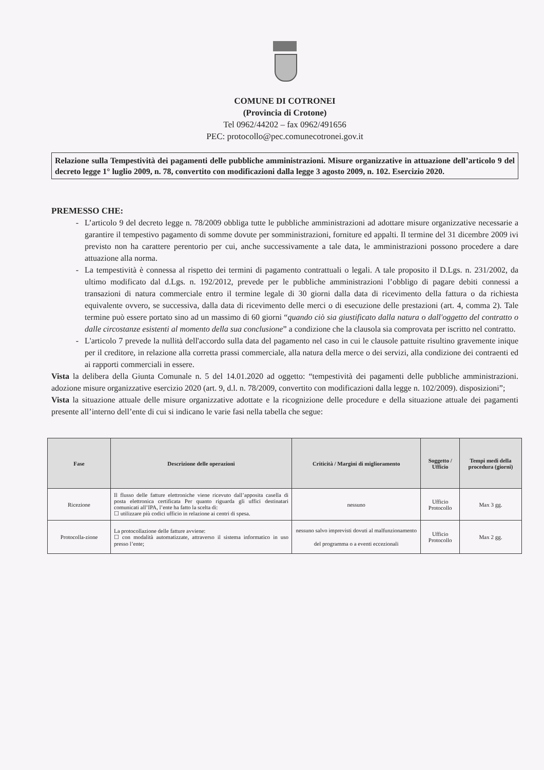COMUNE DI COTRONEI
(Provincia di Crotone)
Tel 0962/44202 – fax 0962/491656
PEC: protocollo@pec.comunecotronei.gov.it
Relazione sulla Tempestività dei pagamenti delle pubbliche amministrazioni. Misure organizzative in attuazione dell’articolo 9 del decreto legge 1° luglio 2009, n. 78, convertito con modificazioni dalla legge 3 agosto 2009, n. 102. Esercizio 2020.
PREMESSO CHE:
L’articolo 9 del decreto legge n. 78/2009 obbliga tutte le pubbliche amministrazioni ad adottare misure organizzative necessarie a garantire il tempestivo pagamento di somme dovute per somministrazioni, forniture ed appalti. Il termine del 31 dicembre 2009 ivi previsto non ha carattere perentorio per cui, anche successivamente a tale data, le amministrazioni possono procedere a dare attuazione alla norma.
La tempestività è connessa al rispetto dei termini di pagamento contrattuali o legali. A tale proposito il D.Lgs. n. 231/2002, da ultimo modificato dal d.Lgs. n. 192/2012, prevede per le pubbliche amministrazioni l’obbligo di pagare debiti connessi a transazioni di natura commerciale entro il termine legale di 30 giorni dalla data di ricevimento della fattura o da richiesta equivalente ovvero, se successiva, dalla data di ricevimento delle merci o di esecuzione delle prestazioni (art. 4, comma 2). Tale termine può essere portato sino ad un massimo di 60 giorni “quando ciò sia giustificato dalla natura o dall'oggetto del contratto o dalle circostanze esistenti al momento della sua conclusione” a condizione che la clausola sia comprovata per iscritto nel contratto.
L'articolo 7 prevede la nullità dell'accordo sulla data del pagamento nel caso in cui le clausole pattuite risultino gravemente inique per il creditore, in relazione alla corretta prassi commerciale, alla natura della merce o dei servizi, alla condizione dei contraenti ed ai rapporti commerciali in essere.
Vista la delibera della Giunta Comunale n. 5 del 14.01.2020 ad oggetto: “tempestività dei pagamenti delle pubbliche amministrazioni. adozione misure organizzative esercizio 2020 (art. 9, d.l. n. 78/2009, convertito con modificazioni dalla legge n. 102/2009). disposizioni”;
Vista la situazione attuale delle misure organizzative adottate e la ricognizione delle procedure e della situazione attuale dei pagamenti presente all’interno dell’ente di cui si indicano le varie fasi nella tabella che segue:
| Fase | Descrizione delle operazioni | Criticità / Margini di miglioramento | Soggetto / Ufficio | Tempi medi della procedura (giorni) |
| --- | --- | --- | --- | --- |
| Ricezione | Il flusso delle fatture elettroniche viene ricevuto dall’apposita casella di posta elettronica certificata Per quanto riguarda gli uffici destinatari comunicati all’IPA, l’ente ha fatto la scelta di: ☐ utilizzare più codici ufficio in relazione ai centri di spesa. | nessuno | Ufficio Protocollo | Max 3 gg. |
| Protocolla-zione | La protocollazione delle fatture avviene: ☐ con modalità automatizzate, attraverso il sistema informatico in uso presso l’ente; | nessuno salvo imprevisti dovuti al malfunzionamento del programma o a eventi eccezionali | Ufficio Protocollo | Max 2 gg. |